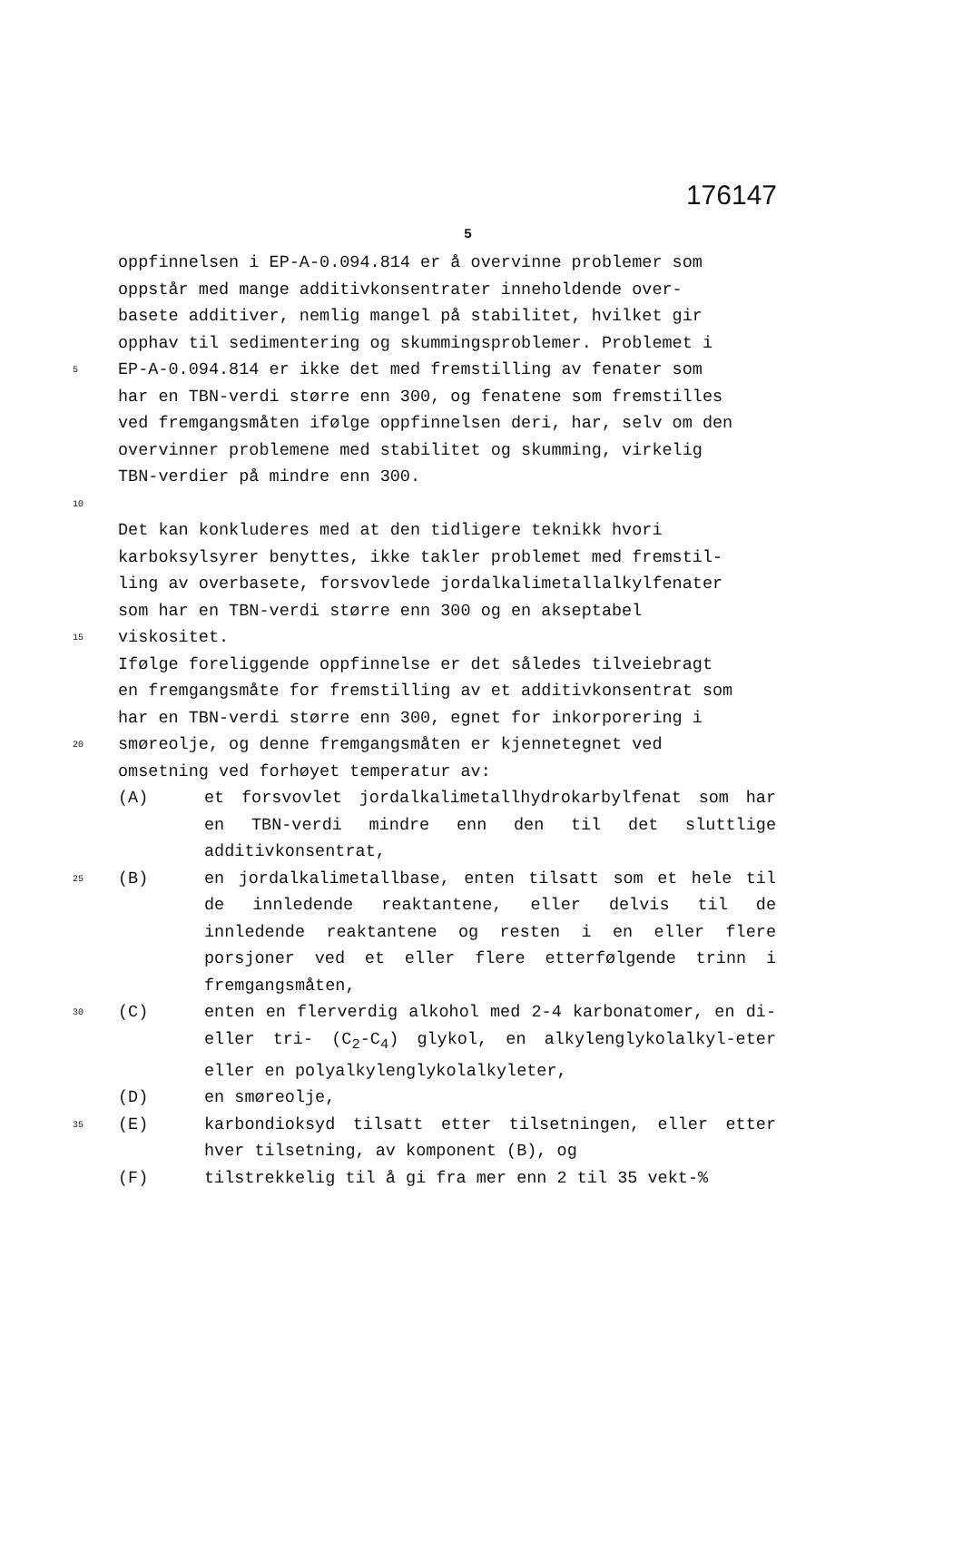176147
5
oppfinnelsen i EP-A-0.094.814 er å overvinne problemer som
oppstår med mange additivkonsentrater inneholdende over-
basete additiver, nemlig mangel på stabilitet, hvilket gir
opphav til sedimentering og skummingsproblemer. Problemet i
5
EP-A-0.094.814 er ikke det med fremstilling av fenater som
har en TBN-verdi større enn 300, og fenatene som fremstilles
ved fremgangsmåten ifølge oppfinnelsen deri, har, selv om den
overvinner problemene med stabilitet og skumming, virkelig
TBN-verdier på mindre enn 300.
10
Det kan konkluderes med at den tidligere teknikk hvori
karboksylsyrer benyttes, ikke takler problemet med fremstil-
ling av overbasete, forsvovlede jordalkalimetallalkylfenater
som har en TBN-verdi større enn 300 og en akseptabel
15
viskositet.
Ifølge foreliggende oppfinnelse er det således tilveiebragt
en fremgangsmåte for fremstilling av et additivkonsentrat som
har en TBN-verdi større enn 300, egnet for inkorporering i
20
smøreolje, og denne fremgangsmåten er kjennetegnet ved
omsetning ved forhøyet temperatur av:
(A) et forsvovlet jordalkalimetallhydrokarbylfenat som har en TBN-verdi mindre enn den til det sluttlige additivkonsentrat,
25
(B) en jordalkalimetallbase, enten tilsatt som et hele til de innledende reaktantene, eller delvis til de innledende reaktantene og resten i en eller flere porsjoner ved et eller flere etterfølgende trinn i fremgangsmåten,
30
(C) enten en flerverdig alkohol med 2-4 karbonatomer, en di- eller tri- (C<sub>2</sub>-C<sub>4</sub>) glykol, en alkylenglykolalkyl-eter eller en polyalkylenglykolalkyleter,
(D) en smøreolje,
35
(E) karbondioksyd tilsatt etter tilsetningen, eller etter hver tilsetning, av komponent (B), og
(F) tilstrekkelig til å gi fra mer enn 2 til 35 vekt-%